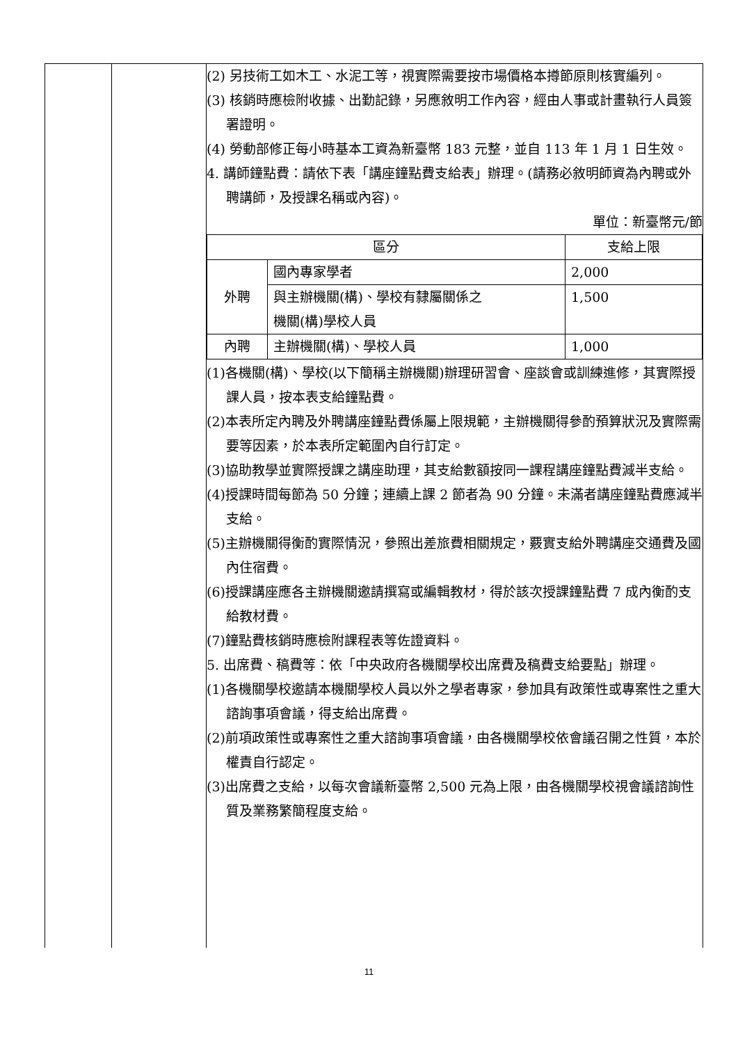| | | (2) 另技術工如木工、水泥工等，視實際需要按市場價格本撙節原則核實編列。 (3) 核銷時應檢附收據、出勤記錄，另應敘明工作內容，經由人事或計畫執行人員簽署證明。 (4) 勞動部修正每小時基本工資為新臺幣 183 元整，並自 113 年 1 月 1 日生效。 4. 講師鐘點費：請依下表「講座鐘點費支給表」辦理。(請務必敘明師資為內聘或外聘講師，及授課名稱或內容)。 單位：新臺幣元/節 / 區分 / / 支給上限 / / --- / --- / --- / / 外聘 / 國內專家學者 / 2,000 / / / 與主辦機關(構)、學校有隸屬關係之 機關(構)學校人員 / 1,500 / / 內聘 / 主辦機關(構)、學校人員 / 1,000 / (1)各機關(構)、學校(以下簡稱主辦機關)辦理研習會、座談會或訓練進修，其實際授課人員，按本表支給鐘點費。 (2)本表所定內聘及外聘講座鐘點費係屬上限規範，主辦機關得參酌預算狀況及實際需要等因素，於本表所定範圍內自行訂定。 (3)協助教學並實際授課之講座助理，其支給數額按同一課程講座鐘點費減半支給。 (4)授課時間每節為 50 分鐘；連續上課 2 節者為 90 分鐘。未滿者講座鐘點費應減半支給。 (5)主辦機關得衡酌實際情況，參照出差旅費相關規定，覈實支給外聘講座交通費及國內住宿費。 (6)授課講座應各主辦機關邀請撰寫或編輯教材，得於該次授課鐘點費 7 成內衡酌支給教材費。 (7)鐘點費核銷時應檢附課程表等佐證資料。 5. 出席費、稿費等：依「中央政府各機關學校出席費及稿費支給要點」辦理。 (1)各機關學校邀請本機關學校人員以外之學者專家，參加具有政策性或專案性之重大諮詢事項會議，得支給出席費。 (2)前項政策性或專案性之重大諮詢事項會議，由各機關學校依會議召開之性質，本於權責自行認定。 (3)出席費之支給，以每次會議新臺幣 2,500 元為上限，由各機關學校視會議諮詢性質及業務繁簡程度支給。 |
11